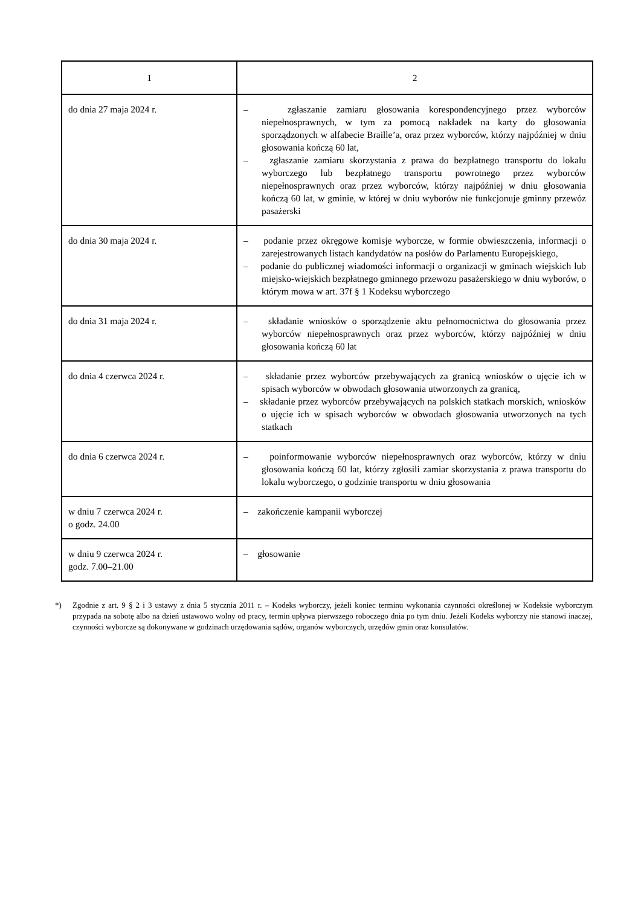| 1 | 2 |
| --- | --- |
| do dnia 27 maja 2024 r. | – zgłaszanie zamiaru głosowania korespondencyjnego przez wyborców niepełnosprawnych, w tym za pomocą nakładek na karty do głosowania sporządzonych w alfabecie Braille’a, oraz przez wyborców, którzy najpóźniej w dniu głosowania kończą 60 lat, – zgłaszanie zamiaru skorzystania z prawa do bezpłatnego transportu do lokalu wyborczego lub bezpłatnego transportu powrotnego przez wyborców niepełnosprawnych oraz przez wyborców, którzy najpóźniej w dniu głosowania kończą 60 lat, w gminie, w której w dniu wyborów nie funkcjonuje gminny przewóz pasażerski |
| do dnia 30 maja 2024 r. | – podanie przez okręgowe komisje wyborcze, w formie obwieszczenia, informacji o zarejestrowanych listach kandydatów na posłów do Parlamentu Europejskiego, – podanie do publicznej wiadomości informacji o organizacji w gminach wiejskich lub miejsko-wiejskich bezpłatnego gminnego przewozu pasażerskiego w dniu wyborów, o którym mowa w art. 37f § 1 Kodeksu wyborczego |
| do dnia 31 maja 2024 r. | – składanie wniosków o sporządzenie aktu pełnomocnictwa do głosowania przez wyborców niepełnosprawnych oraz przez wyborców, którzy najpóźniej w dniu głosowania kończą 60 lat |
| do dnia 4 czerwca 2024 r. | – składanie przez wyborców przebywających za granicą wniosków o ujęcie ich w spisach wyborców w obwodach głosowania utworzonych za granicą, – składanie przez wyborców przebywających na polskich statkach morskich, wniosków o ujęcie ich w spisach wyborców w obwodach głosowania utworzonych na tych statkach |
| do dnia 6 czerwca 2024 r. | – poinformowanie wyborców niepełnosprawnych oraz wyborców, którzy w dniu głosowania kończą 60 lat, którzy zgłosili zamiar skorzystania z prawa transportu do lokalu wyborczego, o godzinie transportu w dniu głosowania |
| w dniu 7 czerwca 2024 r. o godz. 24.00 | – zakończenie kampanii wyborczej |
| w dniu 9 czerwca 2024 r. godz. 7.00–21.00 | – głosowanie |
*) Zgodnie z art. 9 § 2 i 3 ustawy z dnia 5 stycznia 2011 r. – Kodeks wyborczy, jeżeli koniec terminu wykonania czynności określonej w Kodeksie wyborczym przypada na sobotę albo na dzień ustawowo wolny od pracy, termin upływa pierwszego roboczego dnia po tym dniu. Jeżeli Kodeks wyborczy nie stanowi inaczej, czynności wyborcze są dokonywane w godzinach urzędowania sądów, organów wyborczych, urzędów gmin oraz konsulatów.